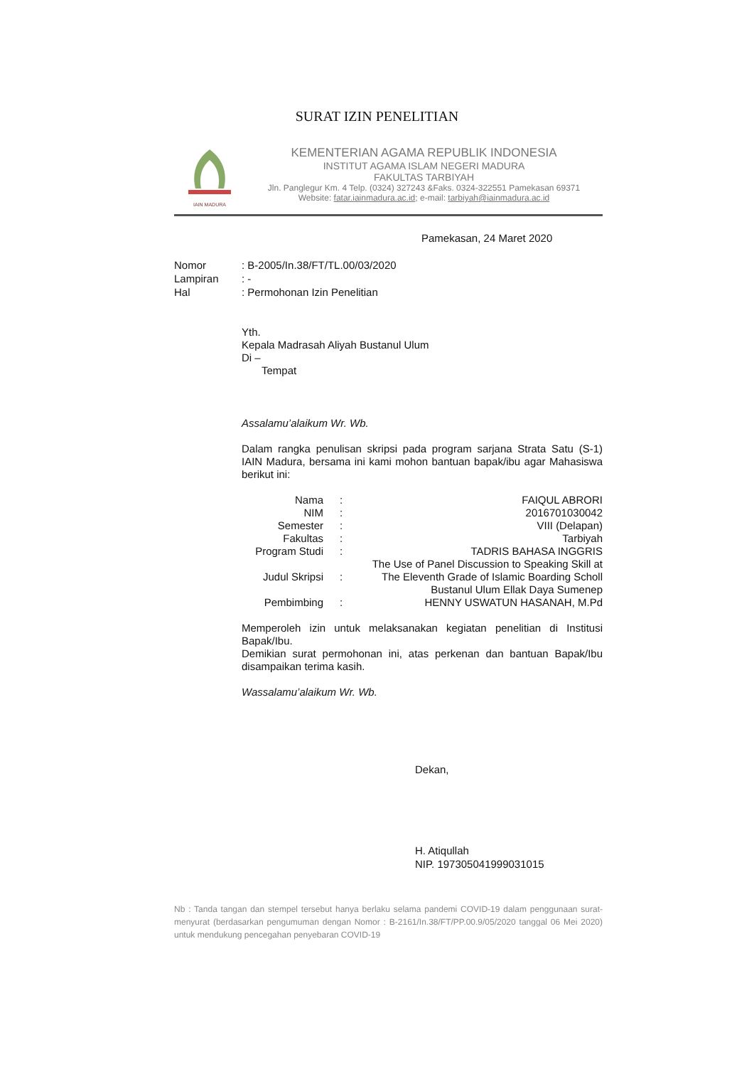SURAT IZIN PENELITIAN
IAIN MADURA
KEMENTERIAN AGAMA REPUBLIK INDONESIA
INSTITUT AGAMA ISLAM NEGERI MADURA
FAKULTAS TARBIYAH
Jln. Panglegur Km. 4 Telp. (0324) 327243 &Faks. 0324-322551 Pamekasan 69371
Website: fatar.iainmadura.ac.id; e-mail: tarbiyah@iainmadura.ac.id
Pamekasan, 24 Maret 2020
| Nomor | : B-2005/In.38/FT/TL.00/03/2020 |
| Lampiran | : - |
| Hal | : Permohonan Izin Penelitian |
Yth.
Kepala Madrasah Aliyah Bustanul Ulum
Di –
Tempat
Assalamu’alaikum Wr. Wb.
Dalam rangka penulisan skripsi pada program sarjana Strata Satu (S-1) IAIN Madura, bersama ini kami mohon bantuan bapak/ibu agar Mahasiswa berikut ini:
| Nama | : | FAIQUL ABRORI |
| NIM | : | 2016701030042 |
| Semester | : | VIII (Delapan) |
| Fakultas | : | Tarbiyah |
| Program Studi | : | TADRIS BAHASA INGGRIS |
| Judul Skripsi | : | The Use of Panel Discussion to Speaking Skill at The Eleventh Grade of Islamic Boarding Scholl Bustanul Ulum Ellak Daya Sumenep |
| Pembimbing | : | HENNY USWATUN HASANAH, M.Pd |
Memperoleh izin untuk melaksanakan kegiatan penelitian di Institusi Bapak/Ibu.
Demikian surat permohonan ini, atas perkenan dan bantuan Bapak/Ibu disampaikan terima kasih.
Wassalamu’alaikum Wr. Wb.
Dekan,
H. Atiqullah
NIP. 197305041999031015
Nb : Tanda tangan dan stempel tersebut hanya berlaku selama pandemi COVID-19 dalam penggunaan surat-menyurat (berdasarkan pengumuman dengan Nomor : B-2161/In.38/FT/PP.00.9/05/2020 tanggal 06 Mei 2020) untuk mendukung pencegahan penyebaran COVID-19